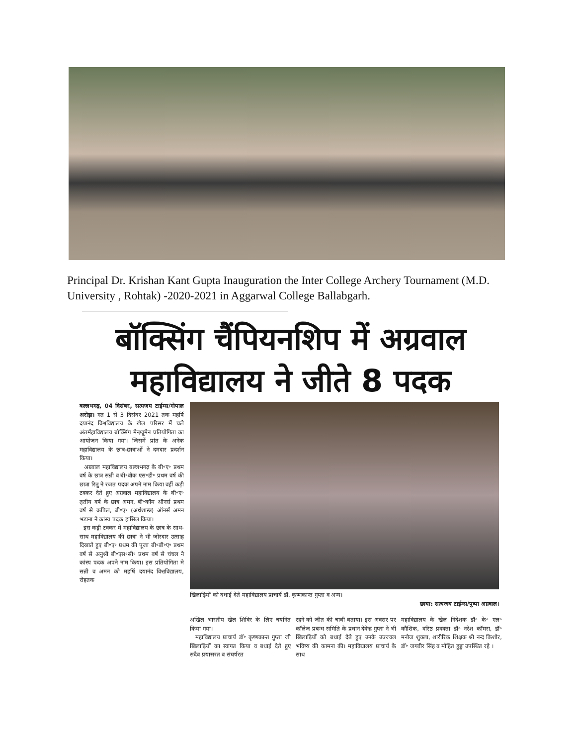Principal Dr. Krishan Kant Gupta Inauguration the Inter College Archery Tournament (M.D. University , Rohtak) -2020-2021 in Aggarwal College Ballabgarh.
बॉक्सिंग चैंपियनशिप में अग्रवाल
महाविद्यालय ने जीते 8 पदक
बल्लभगढ़, 04 दिसंबर, सत्यजय टाईम्स/गोपाल अरोड़ा। गत 1 से 3 दिसंबर 2021 तक महर्षि दयानंद विश्वविद्यालय के खेल परिसर में चले अंतर्महाविद्यालय बॉक्सिंग मैन/वूमेन प्रतियोगिता का आयोजन किया गया। जिसमें प्रांत के अनेक महाविद्यालय के छात्र-छात्राओं ने दमदार प्रदर्शन किया।
अग्रवाल महाविद्यालय बल्लभगढ़ के बी॰ए॰ प्रथम वर्ष के छात्र सन्नी व बी॰वॉक एस॰डी॰ प्रथम वर्ष की छात्रा रितु ने रजत पदक अपने नाम किया वहीं कड़ी टक्कर देते हुए अग्रवाल महाविद्यालय के बी॰ए॰ तृतीय वर्ष के छात्र अमन, बी॰कॉम ऑनर्स प्रथम वर्ष से कपिल, बी॰ए॰ (अर्थशास्त्र) ऑनर्स अमन भड़ाना ने कांस्य पदक हासिल किया।
इस कड़ी टक्कर में महाविद्यालय के छात्र के साथ-साथ महाविद्यालय की छात्रा ने भी जोरदार उत्साह दिखाते हुए बी॰ए॰ प्रथम की पूजा बी॰बी॰ए॰ प्रथम वर्ष से अनुश्री बी॰एस॰सी॰ प्रथम वर्ष से चंचल ने कांस्य पदक अपने नाम किया। इस प्रतियोगिता मे सन्नी व अमन को महर्षि दयानंद विश्वविद्यालय, रोहतक
खिलाड़ियों को बधाई देते महाविद्यालय प्राचार्य डॉ. कृष्णकान्त गुप्ता व अन्य।
छाया: सत्यजय टाईम्स/पुष्पा अग्रवाल।
अखिल भारतीय खेल शिविर के लिए चयनित किया गया।
महाविद्यालय प्राचार्य डॉ॰ कृष्णकान्त गुप्ता जी खिलाड़ियों का स्वागत किया व बधाई देते हुए सदैव प्रयासरत व संघर्षरत
रहने को जीत की चाबी बताया। इस अवसर पर कॉलेज प्रबन्ध समिति के प्रधान देवेन्द्र गुप्ता ने भी खिलाड़ियों को बधाई देते हुए उनके उज्ज्वल भविष्य की कामना की। महाविद्यालय प्राचार्य के साथ
महाविद्यालय के खेल निदेशक डॉ॰ के॰ एल॰ कौशिक, वरिष्ठ प्रवक्ता डॉ॰ नरेश कॉमरा, डॉ॰ मनोज शुक्ला, शारीरिक शिक्षक श्री नन्द किशोर, डॉ॰ जगवीर सिंह व मोहित हुड्डा उपस्थित रहे ।